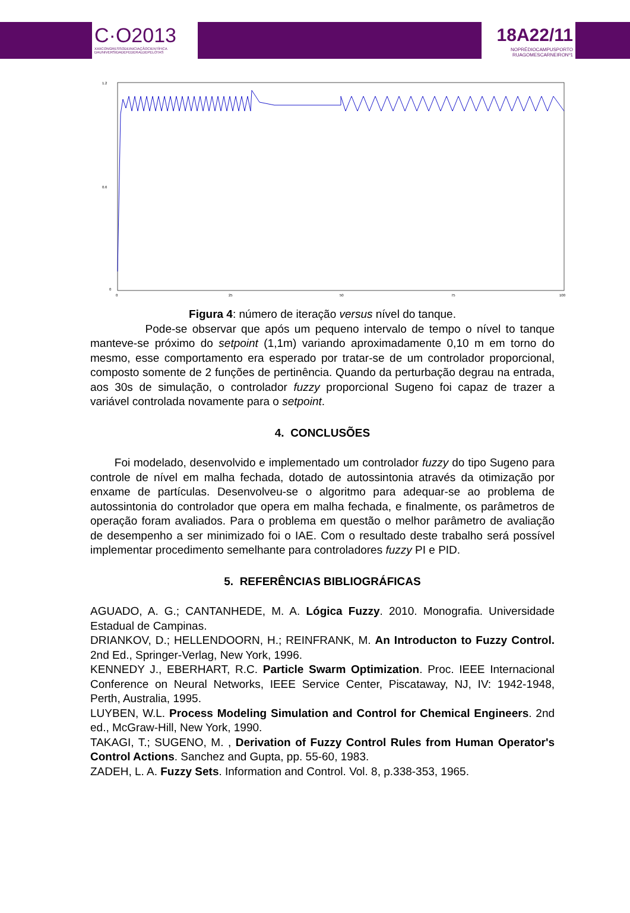C·O2013
XXIICONGRESSODEINICIAÇÃOCIENTÍFICA
DAUNIVERSIDADEFEDERALDEPELOTAS
18A22/11
NOPRÉDIOCAMPUSPORTO
RUAGOMESCARNEIRONº1
1.2
0.6
0
0
25
50
75
100
Figura 4: número de iteração versus nível do tanque.
Pode-se observar que após um pequeno intervalo de tempo o nível to tanque manteve-se próximo do setpoint (1,1m) variando aproximadamente 0,10 m em torno do mesmo, esse comportamento era esperado por tratar-se de um controlador proporcional, composto somente de 2 funções de pertinência. Quando da perturbação degrau na entrada, aos 30s de simulação, o controlador fuzzy proporcional Sugeno foi capaz de trazer a variável controlada novamente para o setpoint.
4. CONCLUSÕES
Foi modelado, desenvolvido e implementado um controlador fuzzy do tipo Sugeno para controle de nível em malha fechada, dotado de autossintonia através da otimização por enxame de partículas. Desenvolveu-se o algoritmo para adequar-se ao problema de autossintonia do controlador que opera em malha fechada, e finalmente, os parâmetros de operação foram avaliados. Para o problema em questão o melhor parâmetro de avaliação de desempenho a ser minimizado foi o IAE. Com o resultado deste trabalho será possível implementar procedimento semelhante para controladores fuzzy PI e PID.
5. REFERÊNCIAS BIBLIOGRÁFICAS
AGUADO, A. G.; CANTANHEDE, M. A. Lógica Fuzzy. 2010. Monografia. Universidade Estadual de Campinas.
DRIANKOV, D.; HELLENDOORN, H.; REINFRANK, M. An Introducton to Fuzzy Control. 2nd Ed., Springer-Verlag, New York, 1996.
KENNEDY J., EBERHART, R.C. Particle Swarm Optimization. Proc. IEEE Internacional Conference on Neural Networks, IEEE Service Center, Piscataway, NJ, IV: 1942-1948, Perth, Australia, 1995.
LUYBEN, W.L. Process Modeling Simulation and Control for Chemical Engineers. 2nd ed., McGraw-Hill, New York, 1990.
TAKAGI, T.; SUGENO, M. , Derivation of Fuzzy Control Rules from Human Operator's Control Actions. Sanchez and Gupta, pp. 55-60, 1983.
ZADEH, L. A. Fuzzy Sets. Information and Control. Vol. 8, p.338-353, 1965.